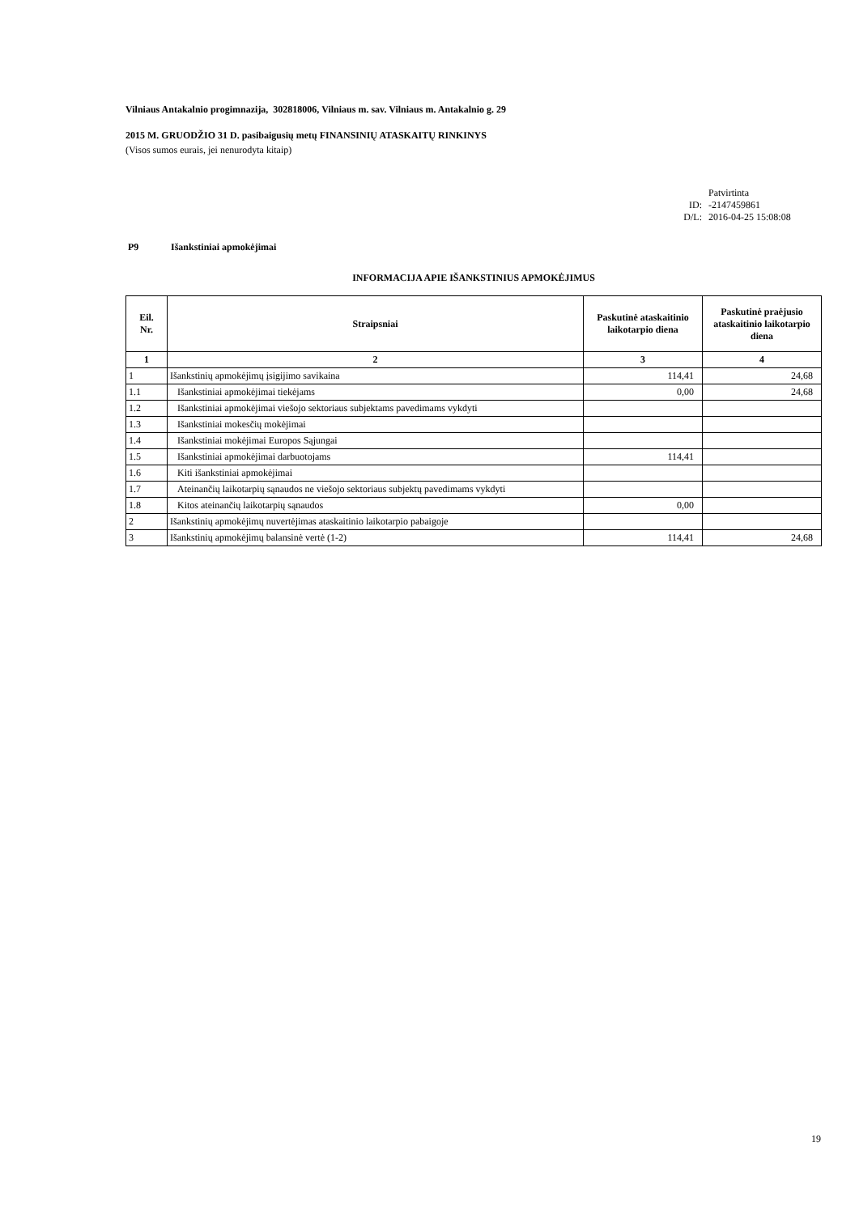Vilniaus Antakalnio progimnazija, 302818006, Vilniaus m. sav. Vilniaus m. Antakalnio g. 29
2015 M. GRUODŽIO 31 D. pasibaigusių metų FINANSINIŲ ATASKAITŲ RINKINYS
(Visos sumos eurais, jei nenurodyta kitaip)
Patvirtinta ID: -2147459861 D/L: 2016-04-25 15:08:08
P9 Išankstiniai apmokėjimai
INFORMACIJA APIE IŠANKSTINIUS APMOKĖJIMUS
| Eil. Nr. | Straipsniai | Paskutinė ataskaitinio laikotarpio diena | Paskutinė praėjusio ataskaitinio laikotarpio diena |
| --- | --- | --- | --- |
| 1 | 2 | 3 | 4 |
| 1 | Išankstinių apmokėjimų įsigijimo savikaina | 114,41 | 24,68 |
| 1.1 | Išankstiniai apmokėjimai tiekėjams | 0,00 | 24,68 |
| 1.2 | Išankstiniai apmokėjimai viešojo sektoriaus subjektams pavedimams vykdyti | | |
| 1.3 | Išankstiniai mokesčių mokėjimai | | |
| 1.4 | Išankstiniai mokėjimai Europos Sąjungai | | |
| 1.5 | Išankstiniai apmokėjimai darbuotojams | 114,41 | |
| 1.6 | Kiti išankstiniai apmokėjimai | | |
| 1.7 | Ateinančių laikotarpių sąnaudos ne viešojo sektoriaus subjektų pavedimams vykdyti | | |
| 1.8 | Kitos ateinančių laikotarpių sąnaudos | 0,00 | |
| 2 | Išankstinių apmokėjimų nuvertėjimas ataskaitinio laikotarpio pabaigoje | | |
| 3 | Išankstinių apmokėjimų balansinė vertė (1-2) | 114,41 | 24,68 |
19